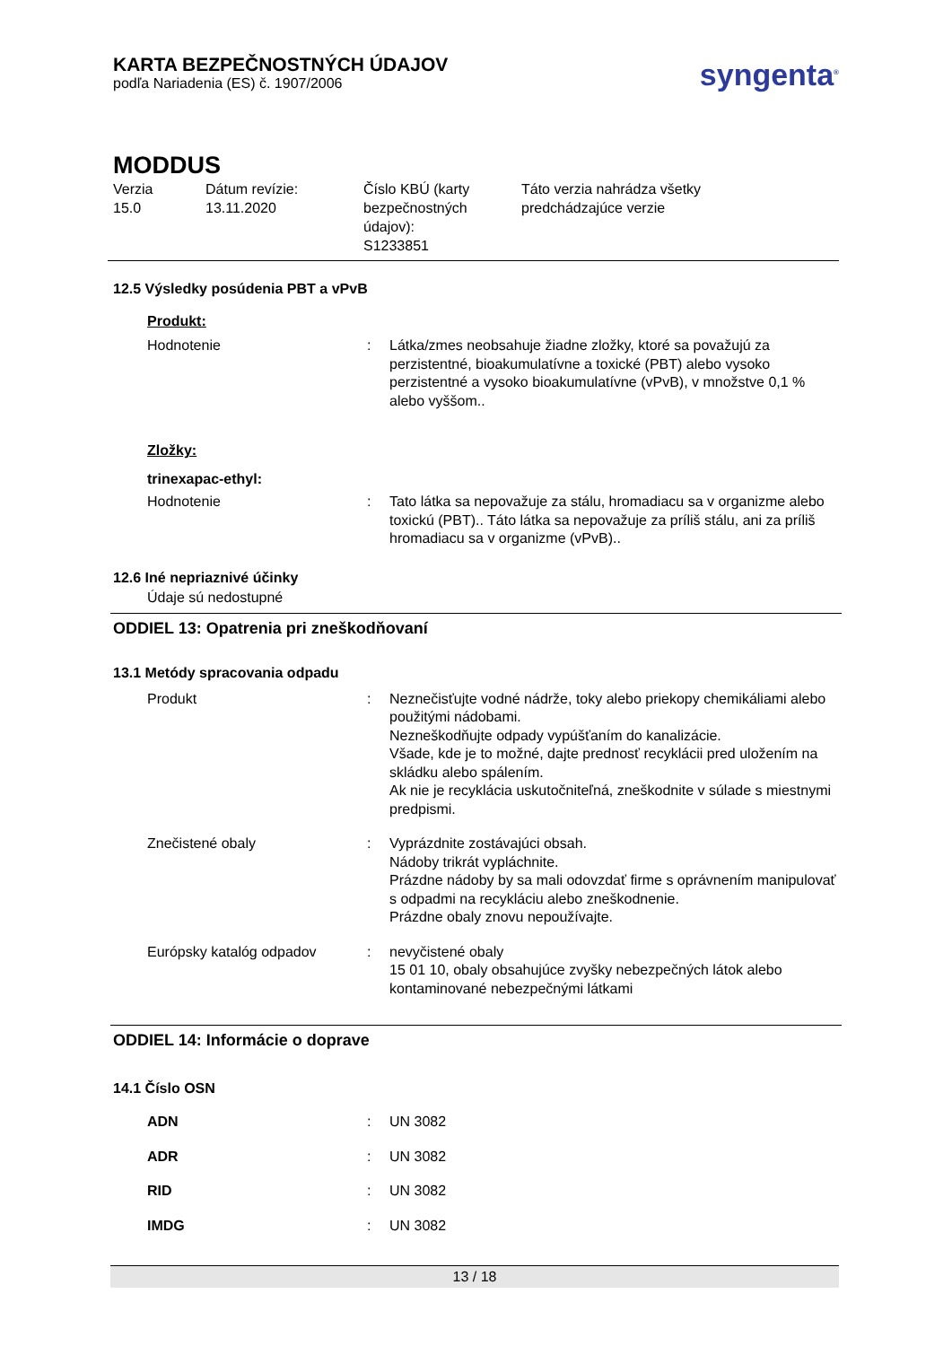KARTA BEZPEČNOSTNÝCH ÚDAJOV
podľa Nariadenia (ES) č. 1907/2006
syngenta<sup>®</sup>
MODDUS
Verzia
15.0
Dátum revízie:
13.11.2020
Číslo KBÚ (karty bezpečnostných údajov):
S1233851
Táto verzia nahrádza všetky
predchádzajúce verzie
12.5 Výsledky posúdenia PBT a vPvB
Produkt:
| Hodnotenie | : | Látka/zmes neobsahuje žiadne zložky, ktoré sa považujú za perzistentné, bioakumulatívne a toxické (PBT) alebo vysoko perzistentné a vysoko bioakumulatívne (vPvB), v množstve 0,1 % alebo vyššom.. |
Zložky:
trinexapac-ethyl:
| Hodnotenie | : | Tato látka sa nepovažuje za stálu, hromadiacu sa v organizme alebo toxickú (PBT).. Táto látka sa nepovažuje za príliš stálu, ani za príliš hromadiacu sa v organizme (vPvB).. |
12.6 Iné nepriaznivé účinky
Údaje sú nedostupné
ODDIEL 13: Opatrenia pri zneškodňovaní
13.1 Metódy spracovania odpadu
| Produkt | : | Neznečisťujte vodné nádrže, toky alebo priekopy chemikáliami alebo použitými nádobami. Nezneškodňujte odpady vypúšťaním do kanalizácie. Všade, kde je to možné, dajte prednosť recyklácii pred uložením na skládku alebo spálením. Ak nie je recyklácia uskutočniteľná, zneškodnite v súlade s miestnymi predpismi. |
| Znečistené obaly | : | Vyprázdnite zostávajúci obsah. Nádoby trikrát vypláchnite. Prázdne nádoby by sa mali odovzdať firme s oprávnením manipulovať s odpadmi na recykláciu alebo zneškodnenie. Prázdne obaly znovu nepoužívajte. |
| Európsky katalóg odpadov | : | nevyčistené obaly 15 01 10, obaly obsahujúce zvyšky nebezpečných látok alebo kontaminované nebezpečnými látkami |
ODDIEL 14: Informácie o doprave
14.1 Číslo OSN
| ADN | : | UN 3082 |
| ADR | : | UN 3082 |
| RID | : | UN 3082 |
| IMDG | : | UN 3082 |
13 / 18